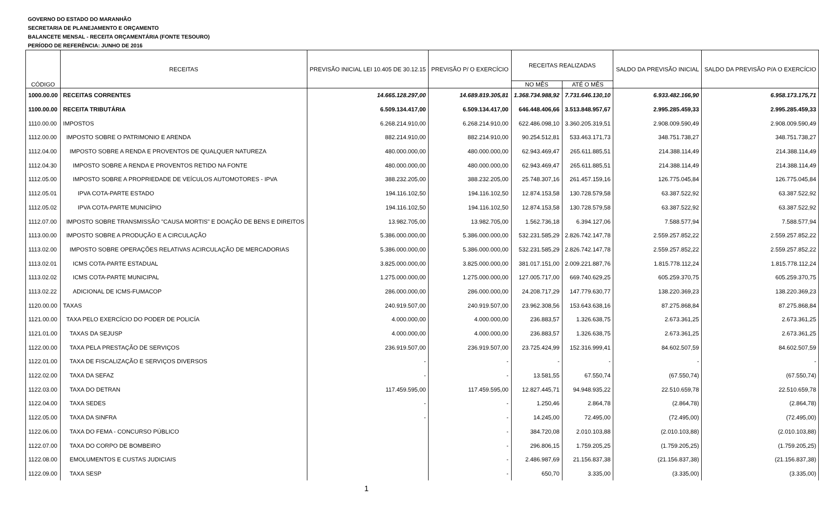GOVERNO DO ESTADO DO MARANHÃO
SECRETARIA DE PLANEJAMENTO E ORÇAMENTO
BALANCETE MENSAL - RECEITA ORÇAMENTÁRIA (FONTE TESOURO)
PERÍODO DE REFERÊNCIA: JUNHO DE 2016
| CÓDIGO | RECEITAS | PREVISÃO INICIAL LEI 10.405 DE 30.12.15 | PREVISÃO P/ O EXERCÍCIO | RECEITAS REALIZADAS | | SALDO DA PREVISÃO INICIAL | SALDO DA PREVISÃO P/A O EXERCÍCIO |
| --- | --- | --- | --- | --- | --- | --- | --- |
| | | | | NO MÊS | ATÉ O MÊS | | |
| 1000.00.00 | RECEITAS CORRENTES | 14.665.128.297,00 | 14.689.819.305,81 | 1.368.734.988,92 | 7.731.646.130,10 | 6.933.482.166,90 | 6.958.173.175,71 |
| 1100.00.00 | RECEITA TRIBUTÁRIA | 6.509.134.417,00 | 6.509.134.417,00 | 646.448.406,66 | 3.513.848.957,67 | 2.995.285.459,33 | 2.995.285.459,33 |
| 1110.00.00 | IMPOSTOS | 6.268.214.910,00 | 6.268.214.910,00 | 622.486.098,10 | 3.360.205.319,51 | 2.908.009.590,49 | 2.908.009.590,49 |
| 1112.00.00 | IMPOSTO SOBRE O PATRIMONIO E ARENDA | 882.214.910,00 | 882.214.910,00 | 90.254.512,81 | 533.463.171,73 | 348.751.738,27 | 348.751.738,27 |
| 1112.04.00 | IMPOSTO SOBRE A RENDA E PROVENTOS DE QUALQUER NATUREZA | 480.000.000,00 | 480.000.000,00 | 62.943.469,47 | 265.611.885,51 | 214.388.114,49 | 214.388.114,49 |
| 1112.04.30 | IMPOSTO SOBRE A RENDA E PROVENTOS RETIDO NA FONTE | 480.000.000,00 | 480.000.000,00 | 62.943.469,47 | 265.611.885,51 | 214.388.114,49 | 214.388.114,49 |
| 1112.05.00 | IMPOSTO SOBRE A PROPRIEDADE DE VEÍCULOS AUTOMOTORES - IPVA | 388.232.205,00 | 388.232.205,00 | 25.748.307,16 | 261.457.159,16 | 126.775.045,84 | 126.775.045,84 |
| 1112.05.01 | IPVA COTA-PARTE ESTADO | 194.116.102,50 | 194.116.102,50 | 12.874.153,58 | 130.728.579,58 | 63.387.522,92 | 63.387.522,92 |
| 1112.05.02 | IPVA COTA-PARTE MUNICÍPIO | 194.116.102,50 | 194.116.102,50 | 12.874.153,58 | 130.728.579,58 | 63.387.522,92 | 63.387.522,92 |
| 1112.07.00 | IMPOSTO SOBRE TRANSMISSÃO "CAUSA MORTIS" E DOAÇÃO DE BENS E DIREITOS | 13.982.705,00 | 13.982.705,00 | 1.562.736,18 | 6.394.127,06 | 7.588.577,94 | 7.588.577,94 |
| 1113.00.00 | IMPOSTO SOBRE A PRODUÇÃO E A CIRCULAÇÃO | 5.386.000.000,00 | 5.386.000.000,00 | 532.231.585,29 | 2.826.742.147,78 | 2.559.257.852,22 | 2.559.257.852,22 |
| 1113.02.00 | IMPOSTO SOBRE OPERAÇÕES RELATIVAS ACIRCULAÇÃO DE MERCADORIAS | 5.386.000.000,00 | 5.386.000.000,00 | 532.231.585,29 | 2.826.742.147,78 | 2.559.257.852,22 | 2.559.257.852,22 |
| 1113.02.01 | ICMS COTA-PARTE ESTADUAL | 3.825.000.000,00 | 3.825.000.000,00 | 381.017.151,00 | 2.009.221.887,76 | 1.815.778.112,24 | 1.815.778.112,24 |
| 1113.02.02 | ICMS COTA-PARTE MUNICIPAL | 1.275.000.000,00 | 1.275.000.000,00 | 127.005.717,00 | 669.740.629,25 | 605.259.370,75 | 605.259.370,75 |
| 1113.02.22 | ADICIONAL DE ICMS-FUMACOP | 286.000.000,00 | 286.000.000,00 | 24.208.717,29 | 147.779.630,77 | 138.220.369,23 | 138.220.369,23 |
| 1120.00.00 | TAXAS | 240.919.507,00 | 240.919.507,00 | 23.962.308,56 | 153.643.638,16 | 87.275.868,84 | 87.275.868,84 |
| 1121.00.00 | TAXA PELO EXERCÍCIO DO PODER DE POLICÍA | 4.000.000,00 | 4.000.000,00 | 236.883,57 | 1.326.638,75 | 2.673.361,25 | 2.673.361,25 |
| 1121.01.00 | TAXAS DA SEJUSP | 4.000.000,00 | 4.000.000,00 | 236.883,57 | 1.326.638,75 | 2.673.361,25 | 2.673.361,25 |
| 1122.00.00 | TAXA PELA PRESTAÇÃO DE SERVIÇOS | 236.919.507,00 | 236.919.507,00 | 23.725.424,99 | 152.316.999,41 | 84.602.507,59 | 84.602.507,59 |
| 1122.01.00 | TAXA DE FISCALIZAÇÃO E SERVIÇOS DIVERSOS | - | - | - | - | - | - |
| 1122.02.00 | TAXA DA SEFAZ | - | - | 13.581,55 | 67.550,74 | (67.550,74) | (67.550,74) |
| 1122.03.00 | TAXA DO DETRAN | 117.459.595,00 | 117.459.595,00 | 12.827.445,71 | 94.948.935,22 | 22.510.659,78 | 22.510.659,78 |
| 1122.04.00 | TAXA SEDES | - | - | 1.250,46 | 2.864,78 | (2.864,78) | (2.864,78) |
| 1122.05.00 | TAXA DA SINFRA | - | - | 14.245,00 | 72.495,00 | (72.495,00) | (72.495,00) |
| 1122.06.00 | TAXA DO FEMA - CONCURSO PÚBLICO | | - | 384.720,08 | 2.010.103,88 | (2.010.103,88) | (2.010.103,88) |
| 1122.07.00 | TAXA DO CORPO DE BOMBEIRO | | - | 296.806,15 | 1.759.205,25 | (1.759.205,25) | (1.759.205,25) |
| 1122.08.00 | EMOLUMENTOS E CUSTAS JUDICIAIS | | - | 2.486.987,69 | 21.156.837,38 | (21.156.837,38) | (21.156.837,38) |
| 1122.09.00 | TAXA SESP | | - | 650,70 | 3.335,00 | (3.335,00) | (3.335,00) |
1